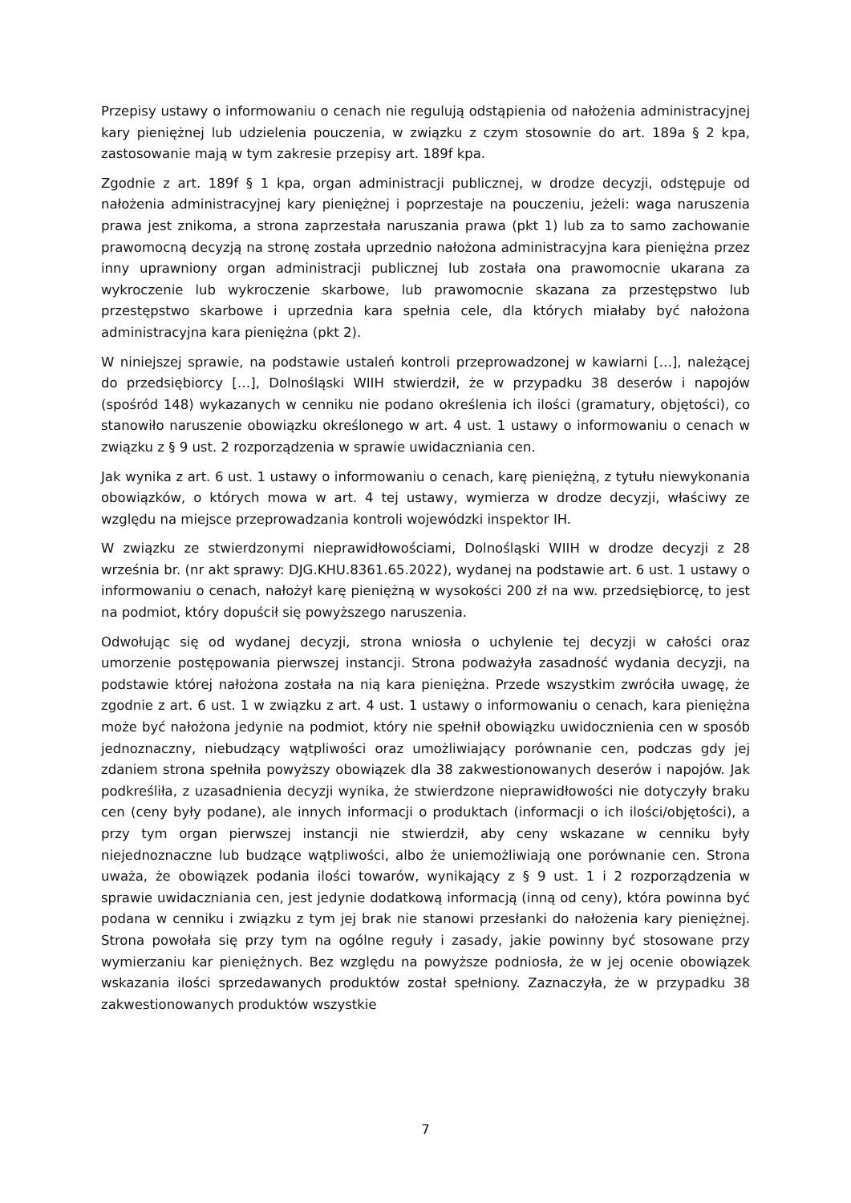Przepisy ustawy o informowaniu o cenach nie regulują odstąpienia od nałożenia administracyjnej kary pieniężnej lub udzielenia pouczenia, w związku z czym stosownie do art. 189a § 2 kpa, zastosowanie mają w tym zakresie przepisy art. 189f kpa.
Zgodnie z art. 189f § 1 kpa, organ administracji publicznej, w drodze decyzji, odstępuje od nałożenia administracyjnej kary pieniężnej i poprzestaje na pouczeniu, jeżeli: waga naruszenia prawa jest znikoma, a strona zaprzestała naruszania prawa (pkt 1) lub za to samo zachowanie prawomocną decyzją na stronę została uprzednio nałożona administracyjna kara pieniężna przez inny uprawniony organ administracji publicznej lub została ona prawomocnie ukarana za wykroczenie lub wykroczenie skarbowe, lub prawomocnie skazana za przestępstwo lub przestępstwo skarbowe i uprzednia kara spełnia cele, dla których miałaby być nałożona administracyjna kara pieniężna (pkt 2).
W niniejszej sprawie, na podstawie ustaleń kontroli przeprowadzonej w kawiarni […], należącej do przedsiębiorcy […], Dolnośląski WIIH stwierdził, że w przypadku 38 deserów i napojów (spośród 148) wykazanych w cenniku nie podano określenia ich ilości (gramatury, objętości), co stanowiło naruszenie obowiązku określonego w art. 4 ust. 1 ustawy o informowaniu o cenach w związku z § 9 ust. 2 rozporządzenia w sprawie uwidaczniania cen.
Jak wynika z art. 6 ust. 1 ustawy o informowaniu o cenach, karę pieniężną, z tytułu niewykonania obowiązków, o których mowa w art. 4 tej ustawy, wymierza w drodze decyzji, właściwy ze względu na miejsce przeprowadzania kontroli wojewódzki inspektor IH.
W związku ze stwierdzonymi nieprawidłowościami, Dolnośląski WIIH w drodze decyzji z 28 września br. (nr akt sprawy: DJG.KHU.8361.65.2022), wydanej na podstawie art. 6 ust. 1 ustawy o informowaniu o cenach, nałożył karę pieniężną w wysokości 200 zł na ww. przedsiębiorcę, to jest na podmiot, który dopuścił się powyższego naruszenia.
Odwołując się od wydanej decyzji, strona wniosła o uchylenie tej decyzji w całości oraz umorzenie postępowania pierwszej instancji. Strona podważyła zasadność wydania decyzji, na podstawie której nałożona została na nią kara pieniężna. Przede wszystkim zwróciła uwagę, że zgodnie z art. 6 ust. 1 w związku z art. 4 ust. 1 ustawy o informowaniu o cenach, kara pieniężna może być nałożona jedynie na podmiot, który nie spełnił obowiązku uwidocznienia cen w sposób jednoznaczny, niebudzący wątpliwości oraz umożliwiający porównanie cen, podczas gdy jej zdaniem strona spełniła powyższy obowiązek dla 38 zakwestionowanych deserów i napojów. Jak podkreśliła, z uzasadnienia decyzji wynika, że stwierdzone nieprawidłowości nie dotyczyły braku cen (ceny były podane), ale innych informacji o produktach (informacji o ich ilości/objętości), a przy tym organ pierwszej instancji nie stwierdził, aby ceny wskazane w cenniku były niejednoznaczne lub budzące wątpliwości, albo że uniemożliwiają one porównanie cen. Strona uważa, że obowiązek podania ilości towarów, wynikający z § 9 ust. 1 i 2 rozporządzenia w sprawie uwidaczniania cen, jest jedynie dodatkową informacją (inną od ceny), która powinna być podana w cenniku i związku z tym jej brak nie stanowi przesłanki do nałożenia kary pieniężnej. Strona powołała się przy tym na ogólne reguły i zasady, jakie powinny być stosowane przy wymierzaniu kar pieniężnych. Bez względu na powyższe podniosła, że w jej ocenie obowiązek wskazania ilości sprzedawanych produktów został spełniony. Zaznaczyła, że w przypadku 38 zakwestionowanych produktów wszystkie
7